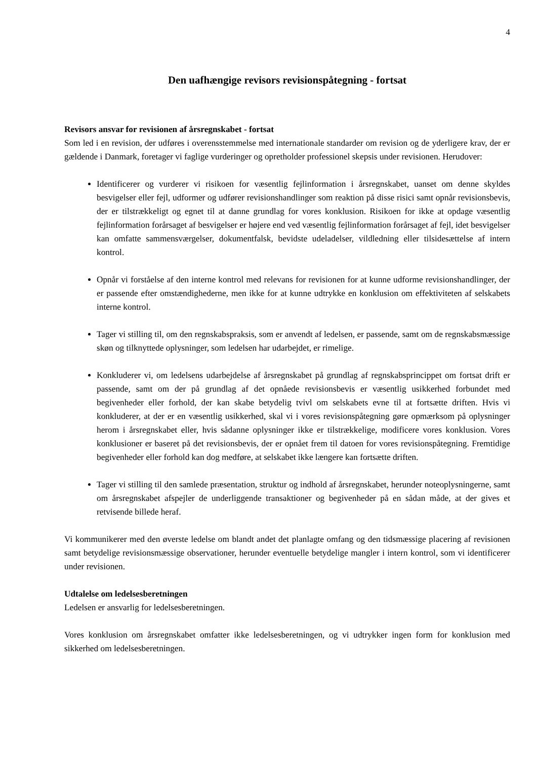4
Den uafhængige revisors revisionspåtegning - fortsat
Revisors ansvar for revisionen af årsregnskabet - fortsat
Som led i en revision, der udføres i overensstemmelse med internationale standarder om revision og de yderligere krav, der er gældende i Danmark, foretager vi faglige vurderinger og opretholder professionel skepsis under revisionen. Herudover:
Identificerer og vurderer vi risikoen for væsentlig fejlinformation i årsregnskabet, uanset om denne skyldes besvigelser eller fejl, udformer og udfører revisionshandlinger som reaktion på disse risici samt opnår revisionsbevis, der er tilstrækkeligt og egnet til at danne grundlag for vores konklusion. Risikoen for ikke at opdage væsentlig fejlinformation forårsaget af besvigelser er højere end ved væsentlig fejlinformation forårsaget af fejl, idet besvigelser kan omfatte sammensværgelser, dokumentfalsk, bevidste udeladelser, vildledning eller tilsidesættelse af intern kontrol.
Opnår vi forståelse af den interne kontrol med relevans for revisionen for at kunne udforme revisionshandlinger, der er passende efter omstændighederne, men ikke for at kunne udtrykke en konklusion om effektiviteten af selskabets interne kontrol.
Tager vi stilling til, om den regnskabspraksis, som er anvendt af ledelsen, er passende, samt om de regnskabsmæssige skøn og tilknyttede oplysninger, som ledelsen har udarbejdet, er rimelige.
Konkluderer vi, om ledelsens udarbejdelse af årsregnskabet på grundlag af regnskabsprincippet om fortsat drift er passende, samt om der på grundlag af det opnåede revisionsbevis er væsentlig usikkerhed forbundet med begivenheder eller forhold, der kan skabe betydelig tvivl om selskabets evne til at fortsætte driften. Hvis vi konkluderer, at der er en væsentlig usikkerhed, skal vi i vores revisionspåtegning gøre opmærksom på oplysninger herom i årsregnskabet eller, hvis sådanne oplysninger ikke er tilstrækkelige, modificere vores konklusion. Vores konklusioner er baseret på det revisionsbevis, der er opnået frem til datoen for vores revisionspåtegning. Fremtidige begivenheder eller forhold kan dog medføre, at selskabet ikke længere kan fortsætte driften.
Tager vi stilling til den samlede præsentation, struktur og indhold af årsregnskabet, herunder noteoplysningerne, samt om årsregnskabet afspejler de underliggende transaktioner og begivenheder på en sådan måde, at der gives et retvisende billede heraf.
Vi kommunikerer med den øverste ledelse om blandt andet det planlagte omfang og den tidsmæssige placering af revisionen samt betydelige revisionsmæssige observationer, herunder eventuelle betydelige mangler i intern kontrol, som vi identificerer under revisionen.
Udtalelse om ledelsesberetningen
Ledelsen er ansvarlig for ledelsesberetningen.
Vores konklusion om årsregnskabet omfatter ikke ledelsesberetningen, og vi udtrykker ingen form for konklusion med sikkerhed om ledelsesberetningen.